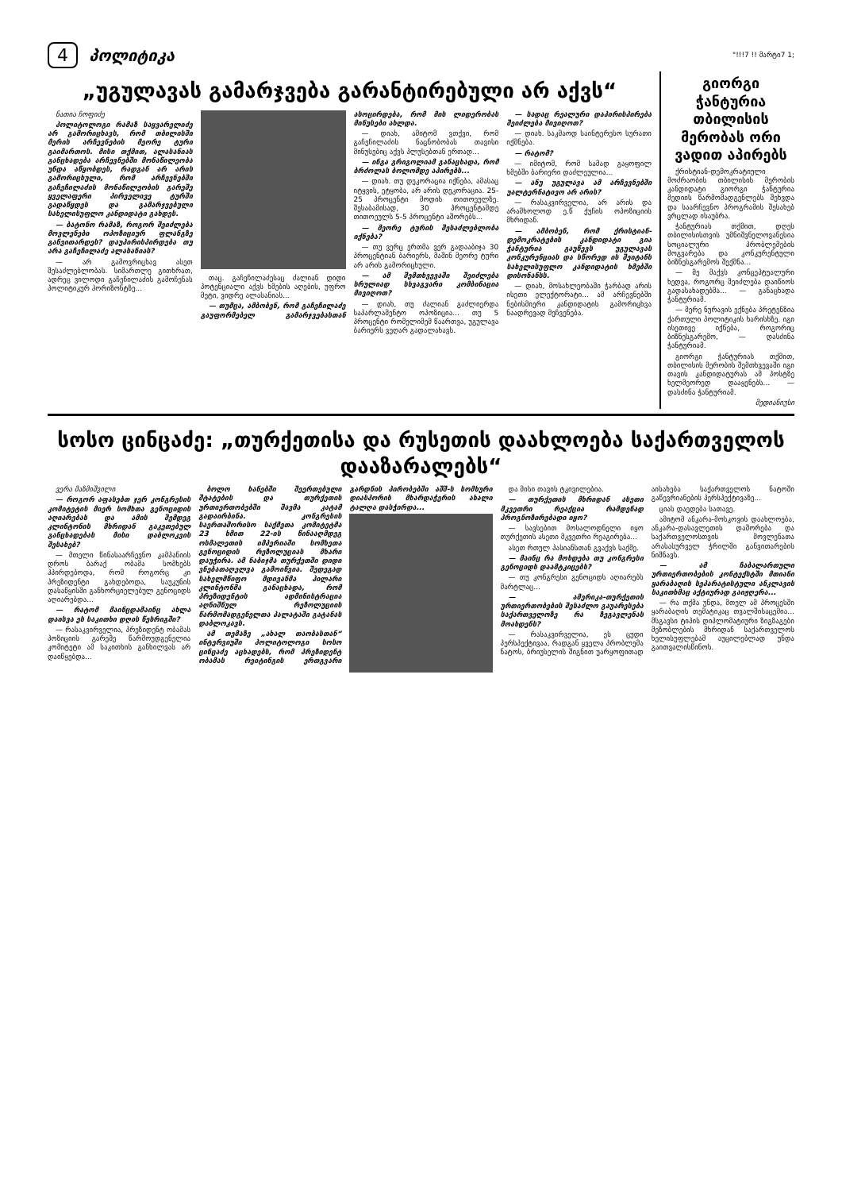4 პოლიტიკა
"!!!7 !! მარტი7 1;
„უგულავას გამარჯვება გარანტირებული არ აქვს“
ნათია ჩოფიძე
პოლიტოლოგი რამაზ საყვარელიძე არ გამორიცხავს, რომ თბილისში მერის არჩევნების მეორე ტური გაიმართოს. მისი თქმით, ალასანიას განცხადება არჩევნებში მონაწილეობა უნდა აწყობდეს, რადგან არ არის გამორიცხული, რომ არჩევნებში გაჩეჩილაძის მონაწილეობის გარეშე ყველაფერი პირველივე ტურში გადაწყდეს და გამარჯვებული სახელისუფლო კანდიდატი გახდეს.
— ბატონო რამაზ, როგორ შეიძლება მოვლენები ოპოზიციურ ფლანგზე განვითარდეს? დაუპირისპირდება თუ არა გაჩეჩილაძე ალასანიას?
— არ გამოვრიცხავ ასეთ შესაძლებლობას. სიმართლე გითხრათ, ადრეც ვილოდი გაჩეჩილაძის გამოჩენას პოლიტიკურ ჰორიზონტზე...
თაც. გაჩეჩილაძესაც ძალიან დიდი პოტენციალი აქვს ხმების აღების, უფრო მეტი, ვიდრე ალასანიას...
— თუმცა, ამბობენ, რომ გაჩეჩილაძე გაუფორმებელ გამარჯვებასთან ასოცირდება, რომ მის ლიდერობას მინუსები ახლდა.
— დიახ, ამიტომ ვთქვი, რომ გაჩეჩილაძის ნაცნობობას თავისი მინუსებიც აქვს პლუსებთან ერთად...
— ინგა გრიგოლიამ განაცხადა, რომ ბრძოლას ბოლომდე აპირებს...
— დიახ. თუ დეკორაცია იქნება, ამასაც იტყვის, ეტყობა, არ არის დეკორაცია. 25-25 პროცენტი მოდის თითოეულზე. შესაბამისად, 30 პროცენტამდე თითოეულს 5-5 პროცენტი აშორებს...
— მეორე ტურის შესაძლებლობა იქნება?
— თუ ვერც ერთმა ვერ გადააბიჯა 30 პროცენტიან ბარიერს, მაშინ მეორე ტური არ არის გამორიცხული.
— ამ შემთხვევაში შეიძლება სრულიად სხვაგვარი კომბინაცია მივიღოთ?
— დიახ, თუ ძალიან გაძლიერდა საპარლამენტო ოპოზიცია... თუ 5 პროცენტი რომელიმემ წაართვა, უგულავა ბარიერს ვეღარ გადალახავს.
— სადაც რეალური დაპირისპირება შეიძლება მივიღოთ?
— დიახ. საკმაოდ საინტერესო სურათი იქმნება.
— რატომ?
— იმიტომ, რომ სამად გაყოფილ ხმებში ბარიერი დაძლეულია...
— ანუ უგულავა ამ არჩევნებში უალტერნატივო არ არის?
— რასაკვირველია, არ არის და არამხოლოდ ე.წ ქუჩის ოპოზიციის მხრიდან.
— ამბობენ, რომ ქრისტიან-დემოკრატების კანდიდატი გია ჭანტურია გაუწევს უგულავას კონკურენციას და სწორედ ის შეიტანს სახელისუფლო კანდიდატის ხმებში დისონანსს.
— დიახ, მოსახლეობაში ჭარბად არის ისეთი ელექტორატი... ამ არჩევნებში ნებისმიერი კანდიდატის გამორიცხვა ნაადრევად მეჩვენება.
გიორგი ჭანტურია თბილისის მერობას ორი ვადით აპირებს
ქრისტიან-დემოკრატიული მოძრაობის თბილისის მერობის კანდიდატი გიორგი ჭანტურია მედიის წარმომადგენლებს შეხვდა და საარჩევნო პროგრამის შესახებ ვრცლად ისაუბრა.
ჭანტურიას თქმით, დღეს თბილისისთვის უმნიშვნელოვანესია სოციალური პრობლემების მოგვარება და კონკურენტული ბიზნესგარემოს შექმნა...
— მე მაქვს კონცეპტუალური ხედვა, როგორც შეიძლება დაიწიოს გადასახადებმა... — განაცხადა ჭანტურიამ.
— მერე ნურავის ექნება პრეტენზია ქართული პოლიტიკის ხარისხზე. იგი ისეთივე იქნება, როგორიც ბიზნესგარემო, — დასძინა ჭანტურიამ.
გიორგი ჭანტურიას თქმით, თბილისის მერობის შემთხვევაში იგი თავის კანდიდატურას ამ პოსტზე ხელმეორედ დააყენებს... — დასძინა ჭანტურიამ.
მედიანიუსი
სოსო ცინცაძე: „თურქეთისა და რუსეთის დაახლოება საქართველოს დააზარალებს“
ვერა მაზმიშვილი
— როგორ აფასებთ ჯერ კონგრესის კომიტეტის მიერ სომხთა გენოციდის აღიარებას და ამის შემდეგ კლინტონის მხრიდან გაკეთებულ განცხადებას მისი დაბლოკვის შესახებ?
— მთელი წინასაარჩევნო კამპანიის დროს ბარაქ ობამა სომხებს ჰპირდებოდა, რომ როგორც კი პრეზიდენტი გახდებოდა, საუკუნის დასაწყისში განხორციელებულ გენოციდს აღიარებდა...
— რატომ მაინცდამაინც ახლა დაისვა ეს საკითხი დღის წესრიგში?
— რასაკვირველია, პრეზიდენტ ობამას პოზიციის გარეშე წარმოუდგენელია კომიტეტი ამ საკითხის განხილვას არ დაიწყებდა...
ბოლო ხანებში შეერთებული შტატების და თურქეთის ურთიერთობებში შავმა კატამ გადაირბინა. კონგრესის საერთაშორისო საქმეთა კომიტეტმა 23 ხმით 22-ის წინააღმდეგ ოსმალეთის იმპერიაში სომხეთა გენოციდის რეზოლუციას მხარი დაუჭირა. ამ ნაბიჯმა თურქეთში დიდი ვნებათაღელვა გამოიწვია. შედეგად სახელმწიფო მდივანმა ჰილარი კლინტონმა განაცხადა, რომ პრეზიდენტის ადმინისტრაცია აღნიშნულ რეზოლუციის წარმომადგენელთა პალატაში გატანას დაბლოკავს.
ამ თემაზე „ახალ თაობასთან“ ინტერვიუში პოლიტოლოგი სოსო ცინცაძე აცხადებს, რომ პრეზიდენტ ობამას რეიტინგის ერთგვარი გარდნის პირობებში აშშ-ს სომხური დიასპორის მხარდაჭერის ახალი ტალღა დასჭირდა...
და მისი თავის ტკივილებია.
— თურქეთის მხრიდან ასეთი მკვეთრი რეაქცია რამდენად პროგნოზირებადი იყო?
— სავსებით მოსალოდნელი იყო თურქეთის ასეთი მკვეთრი რეაგირება...
ასეთ რთულ პასიანსთან გვაქვს საქმე.
— მაინც რა მოხდება თუ კონგრესი გენოციდს დაამტკიცებს?
— თუ კონგრესი გენოციდს აღიარებს მარტლაც...
— ამერიკა-თურქეთის ურთიერთობების შესაძლო გაუარესება საქართველოზე რა ზეგავლენას მოახდენს?
— რასაკვირველია, ეს ცუდი პერსპექტივაა, რადგან ყველა პრობლემა ნატოს, ბრიუსელის შიგნით უარყოფითად აისახება საქართველოს ნატოში გაწევრიანების პერსპექტივაზე...
ციას დაედება სათავე.
ამიტომ ანკარა-მოსკოვის დაახლოება, ანკარა-დასავლეთის დაშორება და საქართველოსთვის მოვლენათა არასასურველ ჭრილში განვითარების ნიშნავს.
— ამ ჩაბალართული ურთიერთობების კონტექსტში მთიანი ყარაბაღის სეპარატისტული ანკლავის საკითხმაც აქტიურად გაიჟღერა...
— რა თქმა უნდა, მთელ ამ პროცესში ყარაბაღის თემატიკაც თვალშისაცემია... მსგავსი ტიპის დიპლომატიური ზიგზაგები მეზობლების მხრიდან საქართველოს ხელისუფლებამ აუცილებლად უნდა გაითვალისწინოს.